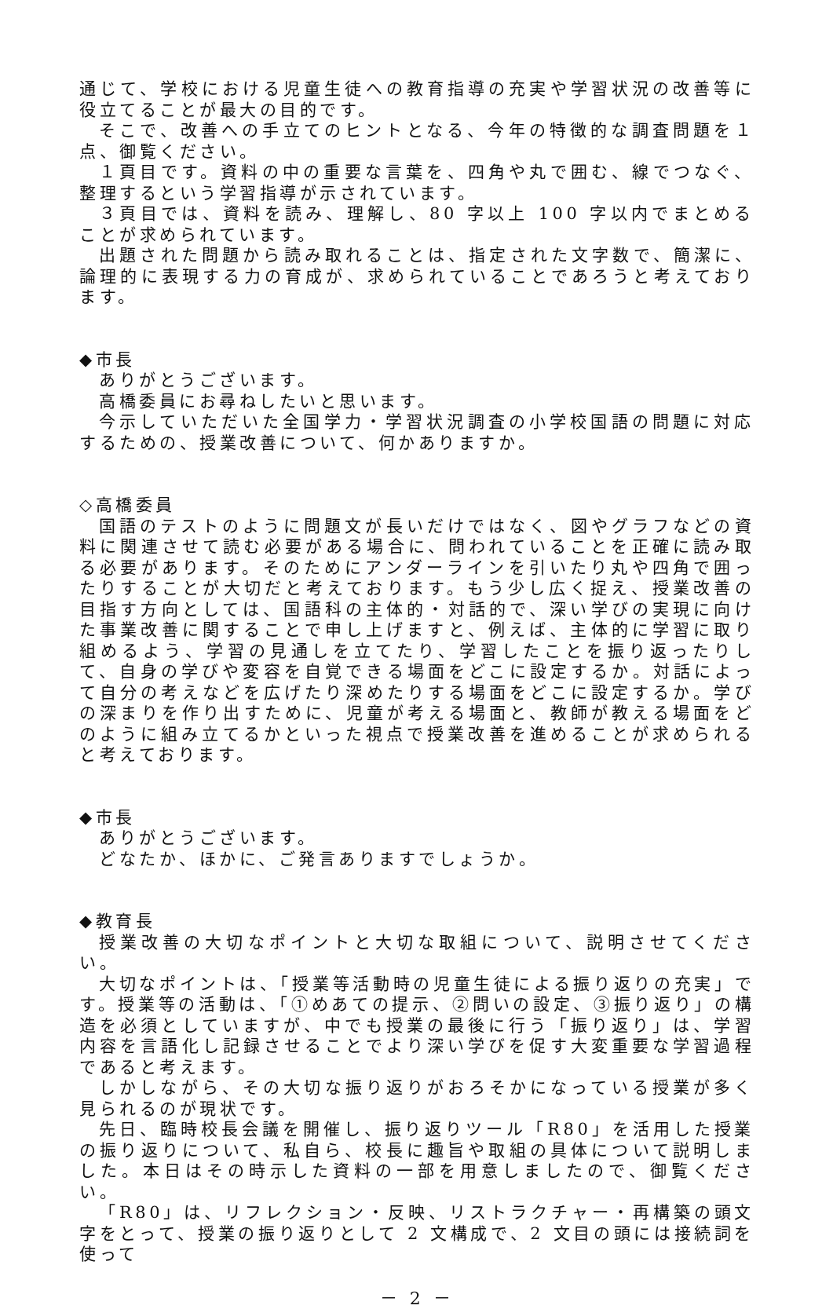通じて、学校における児童生徒への教育指導の充実や学習状況の改善等に役立てることが最大の目的です。
そこで、改善への手立てのヒントとなる、今年の特徴的な調査問題を１点、御覧ください。
１頁目です。資料の中の重要な言葉を、四角や丸で囲む、線でつなぐ、整理するという学習指導が示されています。
３頁目では、資料を読み、理解し、80 字以上 100 字以内でまとめることが求められています。
出題された問題から読み取れることは、指定された文字数で、簡潔に、論理的に表現する力の育成が、求められていることであろうと考えております。
◆市長
ありがとうございます。
高橋委員にお尋ねしたいと思います。
今示していただいた全国学力・学習状況調査の小学校国語の問題に対応するための、授業改善について、何かありますか。
◇高橋委員
国語のテストのように問題文が長いだけではなく、図やグラフなどの資料に関連させて読む必要がある場合に、問われていることを正確に読み取る必要があります。そのためにアンダーラインを引いたり丸や四角で囲ったりすることが大切だと考えております。もう少し広く捉え、授業改善の目指す方向としては、国語科の主体的・対話的で、深い学びの実現に向けた事業改善に関することで申し上げますと、例えば、主体的に学習に取り組めるよう、学習の見通しを立てたり、学習したことを振り返ったりして、自身の学びや変容を自覚できる場面をどこに設定するか。対話によって自分の考えなどを広げたり深めたりする場面をどこに設定するか。学びの深まりを作り出すために、児童が考える場面と、教師が教える場面をどのように組み立てるかといった視点で授業改善を進めることが求められると考えております。
◆市長
ありがとうございます。
どなたか、ほかに、ご発言ありますでしょうか。
◆教育長
授業改善の大切なポイントと大切な取組について、説明させてください。
大切なポイントは、「授業等活動時の児童生徒による振り返りの充実」です。授業等の活動は、「①めあての提示、②問いの設定、③振り返り」の構造を必須としていますが、中でも授業の最後に行う「振り返り」は、学習内容を言語化し記録させることでより深い学びを促す大変重要な学習過程であると考えます。
しかしながら、その大切な振り返りがおろそかになっている授業が多く見られるのが現状です。
先日、臨時校長会議を開催し、振り返りツール「R80」を活用した授業の振り返りについて、私自ら、校長に趣旨や取組の具体について説明しました。本日はその時示した資料の一部を用意しましたので、御覧ください。
「R80」は、リフレクション・反映、リストラクチャー・再構築の頭文字をとって、授業の振り返りとして 2 文構成で、2 文目の頭には接続詞を使って
－ 2 －